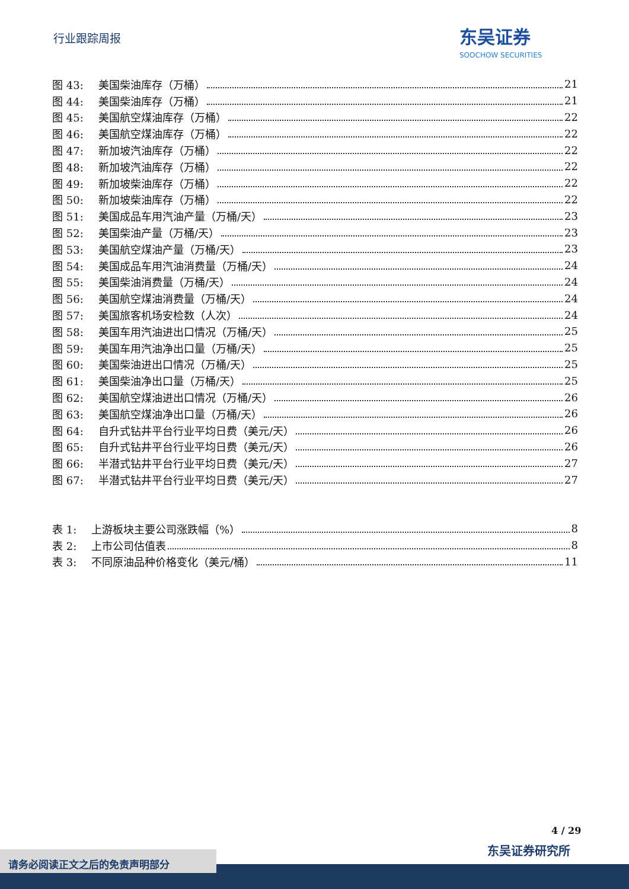行业跟踪周报
东吴证券
SOOCHOW SECURITIES
图 43: 美国柴油库存（万桶） 21
图 44: 美国柴油库存（万桶） 21
图 45: 美国航空煤油库存（万桶） 22
图 46: 美国航空煤油库存（万桶） 22
图 47: 新加坡汽油库存（万桶） 22
图 48: 新加坡汽油库存（万桶） 22
图 49: 新加坡柴油库存（万桶） 22
图 50: 新加坡柴油库存（万桶） 22
图 51: 美国成品车用汽油产量（万桶/天） 23
图 52: 美国柴油产量（万桶/天） 23
图 53: 美国航空煤油产量（万桶/天） 23
图 54: 美国成品车用汽油消费量（万桶/天） 24
图 55: 美国柴油消费量（万桶/天） 24
图 56: 美国航空煤油消费量（万桶/天） 24
图 57: 美国旅客机场安检数（人次） 24
图 58: 美国车用汽油进出口情况（万桶/天） 25
图 59: 美国车用汽油净出口量（万桶/天） 25
图 60: 美国柴油进出口情况（万桶/天） 25
图 61: 美国柴油净出口量（万桶/天） 25
图 62: 美国航空煤油进出口情况（万桶/天） 26
图 63: 美国航空煤油净出口量（万桶/天） 26
图 64: 自升式钻井平台行业平均日费（美元/天） 26
图 65: 自升式钻井平台行业平均日费（美元/天） 26
图 66: 半潜式钻井平台行业平均日费（美元/天） 27
图 67: 半潜式钻井平台行业平均日费（美元/天） 27
表 1: 上游板块主要公司涨跌幅（%） 8
表 2: 上市公司估值表 8
表 3: 不同原油品种价格变化（美元/桶） 11
4 / 29
东吴证券研究所
请务必阅读正文之后的免责声明部分